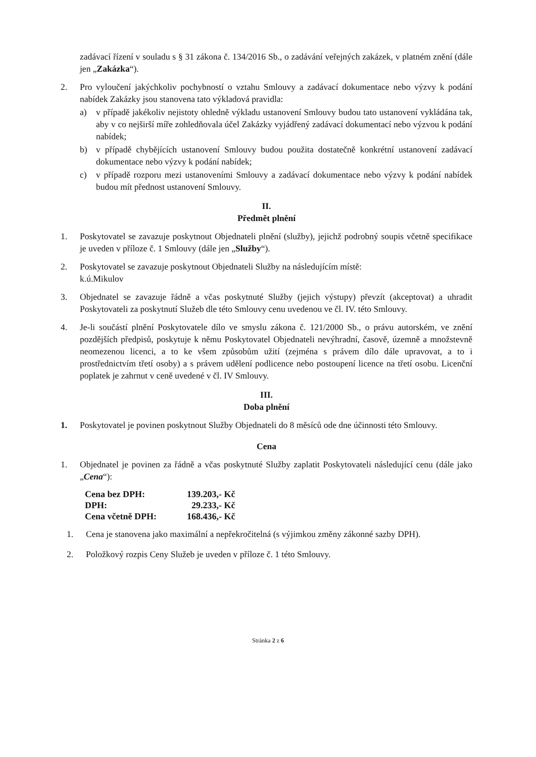zadávací řízení v souladu s § 31 zákona č. 134/2016 Sb., o zadávání veřejných zakázek, v platném znění (dále jen „Zakázka“).
2. Pro vyloučení jakýchkoliv pochybností o vztahu Smlouvy a zadávací dokumentace nebo výzvy k podání nabídek Zakázky jsou stanovena tato výkladová pravidla:
a) v případě jakékoliv nejistoty ohledně výkladu ustanovení Smlouvy budou tato ustanovení vykládána tak, aby v co nejširší míře zohledňovala účel Zakázky vyjádřený zadávací dokumentací nebo výzvou k podání nabídek;
b) v případě chybějících ustanovení Smlouvy budou použita dostatečně konkrétní ustanovení zadávací dokumentace nebo výzvy k podání nabídek;
c) v případě rozporu mezi ustanoveními Smlouvy a zadávací dokumentace nebo výzvy k podání nabídek budou mít přednost ustanovení Smlouvy.
II.
Předmět plnění
1. Poskytovatel se zavazuje poskytnout Objednateli plnění (služby), jejichž podrobný soupis včetně specifikace je uveden v příloze č. 1 Smlouvy (dále jen „Služby“).
2. Poskytovatel se zavazuje poskytnout Objednateli Služby na následujícím místě:
k.ú.Mikulov
3. Objednatel se zavazuje řádně a včas poskytnuté Služby (jejich výstupy) převzít (akceptovat) a uhradit Poskytovateli za poskytnutí Služeb dle této Smlouvy cenu uvedenou ve čl. IV. této Smlouvy.
4. Je-li součástí plnění Poskytovatele dílo ve smyslu zákona č. 121/2000 Sb., o právu autorském, ve znění pozdějších předpisů, poskytuje k němu Poskytovatel Objednateli nevýhradní, časově, územně a množstevně neomezenou licenci, a to ke všem způsobům užití (zejména s právem dílo dále upravovat, a to i prostřednictvím třetí osoby) a s právem udělení podlicence nebo postoupení licence na třetí osobu. Licenční poplatek je zahrnut v ceně uvedené v čl. IV Smlouvy.
III.
Doba plnění
1. Poskytovatel je povinen poskytnout Služby Objednateli do 8 měsíců ode dne účinnosti této Smlouvy.
Cena
1. Objednatel je povinen za řádně a včas poskytnuté Služby zaplatit Poskytovateli následující cenu (dále jako „Cena“):
| Cena bez DPH: | 139.203,- Kč |
| DPH: | 29.233,- Kč |
| Cena včetně DPH: | 168.436,- Kč |
1. Cena je stanovena jako maximální a nepřekročitelná (s výjimkou změny zákonné sazby DPH).
2. Položkový rozpis Ceny Služeb je uveden v příloze č. 1 této Smlouvy.
Stránka 2 z 6